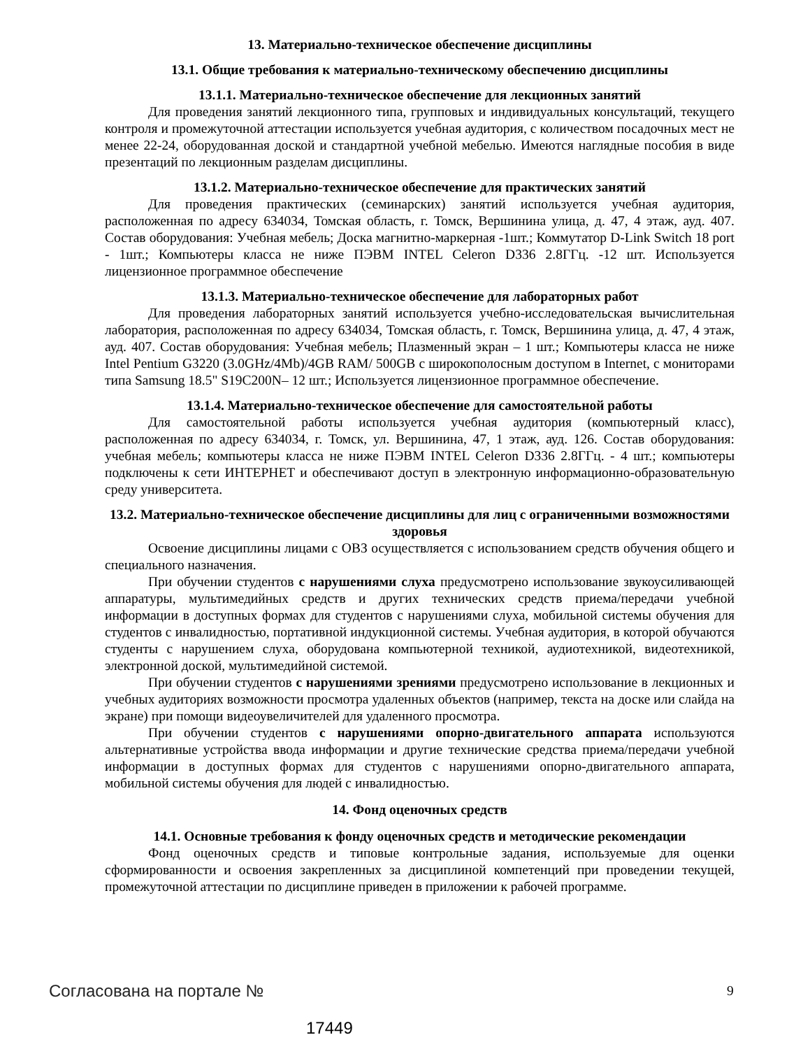13. Материально-техническое обеспечение дисциплины
13.1. Общие требования к материально-техническому обеспечению дисциплины
13.1.1. Материально-техническое обеспечение для лекционных занятий
Для проведения занятий лекционного типа, групповых и индивидуальных консультаций, текущего контроля и промежуточной аттестации используется учебная аудитория, с количеством посадочных мест не менее 22-24, оборудованная доской и стандартной учебной мебелью. Имеются наглядные пособия в виде презентаций по лекционным разделам дисциплины.
13.1.2. Материально-техническое обеспечение для практических занятий
Для проведения практических (семинарских) занятий используется учебная аудитория, расположенная по адресу 634034, Томская область, г. Томск, Вершинина улица, д. 47, 4 этаж, ауд. 407. Состав оборудования: Учебная мебель; Доска магнитно-маркерная -1шт.; Коммутатор D-Link Switch 18 port - 1шт.; Компьютеры класса не ниже ПЭВМ INTEL Celeron D336 2.8ГГц. -12 шт. Используется лицензионное программное обеспечение
13.1.3. Материально-техническое обеспечение для лабораторных работ
Для проведения лабораторных занятий используется учебно-исследовательская вычислительная лаборатория, расположенная по адресу 634034, Томская область, г. Томск, Вершинина улица, д. 47, 4 этаж, ауд. 407. Состав оборудования: Учебная мебель; Плазменный экран – 1 шт.; Компьютеры класса не ниже Intel Pentium G3220 (3.0GHz/4Mb)/4GB RAM/ 500GB с широкополосным доступом в Internet, с мониторами типа Samsung 18.5" S19C200N– 12 шт.; Используется лицензионное программное обеспечение.
13.1.4. Материально-техническое обеспечение для самостоятельной работы
Для самостоятельной работы используется учебная аудитория (компьютерный класс), расположенная по адресу 634034, г. Томск, ул. Вершинина, 47, 1 этаж, ауд. 126. Состав оборудования: учебная мебель; компьютеры класса не ниже ПЭВМ INTEL Celeron D336 2.8ГГц. - 4 шт.; компьютеры подключены к сети ИНТЕРНЕТ и обеспечивают доступ в электронную информационно-образовательную среду университета.
13.2. Материально-техническое обеспечение дисциплины для лиц с ограниченными возможностями здоровья
Освоение дисциплины лицами с ОВЗ осуществляется с использованием средств обучения общего и специального назначения.
При обучении студентов с нарушениями слуха предусмотрено использование звукоусиливающей аппаратуры, мультимедийных средств и других технических средств приема/передачи учебной информации в доступных формах для студентов с нарушениями слуха, мобильной системы обучения для студентов с инвалидностью, портативной индукционной системы. Учебная аудитория, в которой обучаются студенты с нарушением слуха, оборудована компьютерной техникой, аудиотехникой, видеотехникой, электронной доской, мультимедийной системой.
При обучении студентов с нарушениями зрениями предусмотрено использование в лекционных и учебных аудиториях возможности просмотра удаленных объектов (например, текста на доске или слайда на экране) при помощи видеоувеличителей для удаленного просмотра.
При обучении студентов с нарушениями опорно-двигательного аппарата используются альтернативные устройства ввода информации и другие технические средства приема/передачи учебной информации в доступных формах для студентов с нарушениями опорно-двигательного аппарата, мобильной системы обучения для людей с инвалидностью.
14. Фонд оценочных средств
14.1. Основные требования к фонду оценочных средств и методические рекомендации
Фонд оценочных средств и типовые контрольные задания, используемые для оценки сформированности и освоения закрепленных за дисциплиной компетенций при проведении текущей, промежуточной аттестации по дисциплине приведен в приложении к рабочей программе.
Согласована на портале № 9
17449